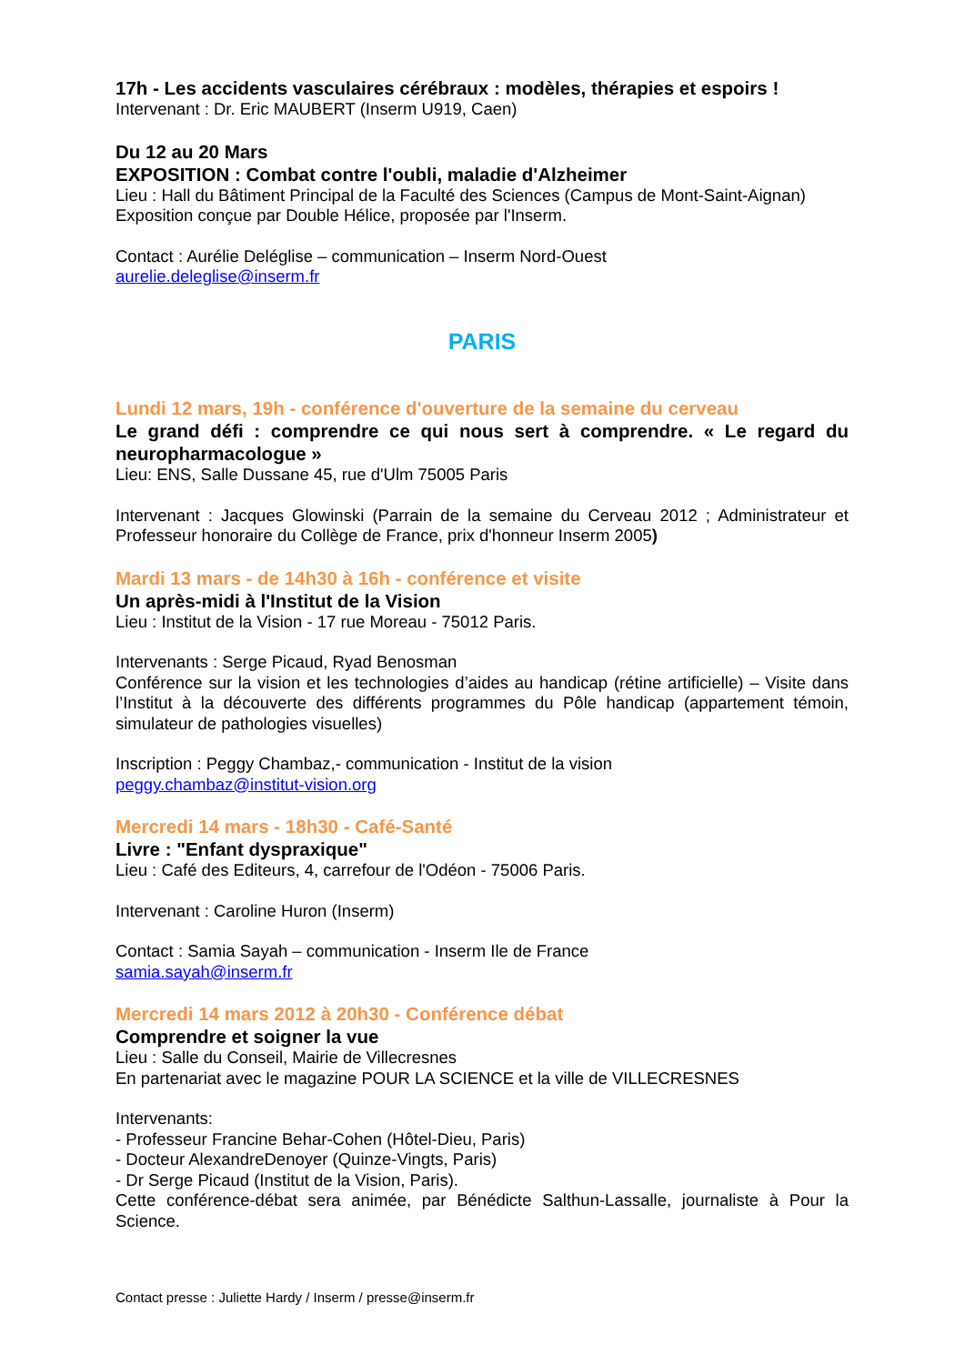17h - Les accidents vasculaires cérébraux : modèles, thérapies et espoirs !
Intervenant : Dr. Eric MAUBERT (Inserm U919, Caen)
Du 12 au 20 Mars
EXPOSITION : Combat contre l'oubli, maladie d'Alzheimer
Lieu : Hall du Bâtiment Principal de la Faculté des Sciences (Campus de Mont-Saint-Aignan)
Exposition conçue par Double Hélice, proposée par l'Inserm.
Contact : Aurélie Deléglise – communication – Inserm Nord-Ouest
aurelie.deleglise@inserm.fr
PARIS
Lundi 12 mars, 19h - conférence d'ouverture de la semaine du cerveau
Le grand défi : comprendre ce qui nous sert à comprendre. « Le regard du neuropharmacologue »
Lieu: ENS, Salle Dussane 45, rue d'Ulm 75005 Paris
Intervenant : Jacques Glowinski (Parrain de la semaine du Cerveau 2012 ; Administrateur et Professeur honoraire du Collège de France, prix d'honneur Inserm 2005)
Mardi 13 mars - de 14h30 à 16h - conférence et visite
Un après-midi à l'Institut de la Vision
Lieu : Institut de la Vision - 17 rue Moreau - 75012 Paris.
Intervenants : Serge Picaud, Ryad Benosman
Conférence sur la vision et les technologies d’aides au handicap (rétine artificielle) – Visite dans l’Institut à la découverte des différents programmes du Pôle handicap (appartement témoin, simulateur de pathologies visuelles)
Inscription : Peggy Chambaz,- communication - Institut de la vision
peggy.chambaz@institut-vision.org
Mercredi 14 mars - 18h30 - Café-Santé
Livre : "Enfant dyspraxique"
Lieu : Café des Editeurs, 4, carrefour de l'Odéon - 75006 Paris.
Intervenant : Caroline Huron (Inserm)
Contact : Samia Sayah – communication - Inserm Ile de France
samia.sayah@inserm.fr
Mercredi 14 mars 2012 à 20h30 - Conférence débat
Comprendre et soigner la vue
Lieu : Salle du Conseil, Mairie de Villecresnes
En partenariat avec le magazine POUR LA SCIENCE et la ville de VILLECRESNES
Intervenants:
- Professeur Francine Behar-Cohen (Hôtel-Dieu, Paris)
- Docteur AlexandreDenoyer (Quinze-Vingts, Paris)
- Dr Serge Picaud (Institut de la Vision, Paris).
Cette conférence-débat sera animée, par Bénédicte Salthun-Lassalle, journaliste à Pour la Science.
Contact presse : Juliette Hardy / Inserm / presse@inserm.fr